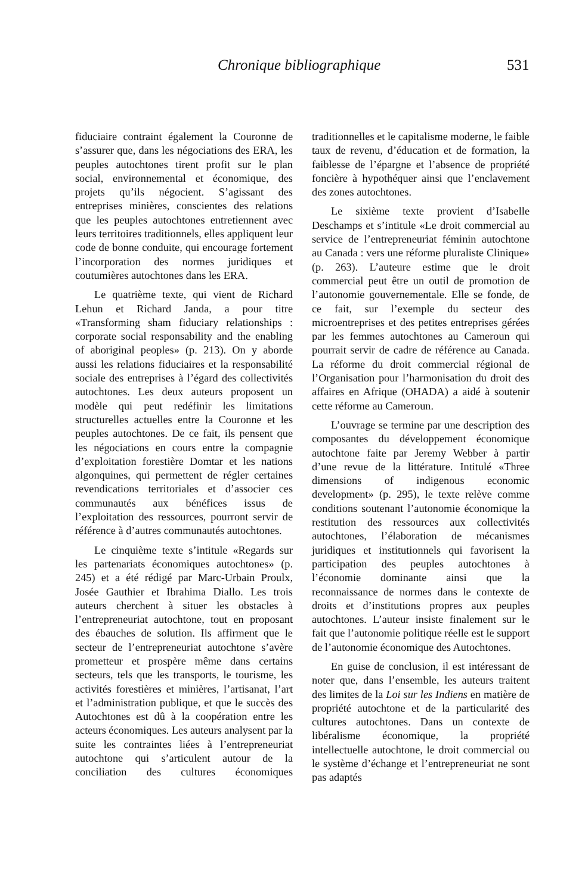Chronique bibliographique 531
fiduciaire contraint également la Couronne de s’assurer que, dans les négociations des ERA, les peuples autochtones tirent profit sur le plan social, environnemental et économique, des projets qu’ils négocient. S’agissant des entreprises minières, conscientes des relations que les peuples autochtones entretiennent avec leurs territoires traditionnels, elles appliquent leur code de bonne conduite, qui encourage fortement l’incorporation des normes juridiques et coutumières autochtones dans les ERA.
Le quatrième texte, qui vient de Richard Lehun et Richard Janda, a pour titre «Transforming sham fiduciary relationships : corporate social responsability and the enabling of aboriginal peoples» (p. 213). On y aborde aussi les relations fiduciaires et la responsabilité sociale des entreprises à l’égard des collectivités autochtones. Les deux auteurs proposent un modèle qui peut redéfinir les limitations structurelles actuelles entre la Couronne et les peuples autochtones. De ce fait, ils pensent que les négociations en cours entre la compagnie d’exploitation forestière Domtar et les nations algonquines, qui permettent de régler certaines revendications territoriales et d’associer ces communautés aux bénéfices issus de l’exploitation des ressources, pourront servir de référence à d’autres communautés autochtones.
Le cinquième texte s’intitule «Regards sur les partenariats économiques autochtones» (p. 245) et a été rédigé par Marc-Urbain Proulx, Josée Gauthier et Ibrahima Diallo. Les trois auteurs cherchent à situer les obstacles à l’entrepreneuriat autochtone, tout en proposant des ébauches de solution. Ils affirment que le secteur de l’entrepreneuriat autochtone s’avère prometteur et prospère même dans certains secteurs, tels que les transports, le tourisme, les activités forestières et minières, l’artisanat, l’art et l’administration publique, et que le succès des Autochtones est dû à la coopération entre les acteurs économiques. Les auteurs analysent par la suite les contraintes liées à l’entrepreneuriat autochtone qui s’articulent autour de la conciliation des cultures économiques traditionnelles et le capitalisme moderne, le faible taux de revenu, d’éducation et de formation, la faiblesse de l’épargne et l’absence de propriété foncière à hypothéquer ainsi que l’enclavement des zones autochtones.
Le sixième texte provient d’Isabelle Deschamps et s’intitule «Le droit commercial au service de l’entrepreneuriat féminin autochtone au Canada : vers une réforme pluraliste Clinique» (p. 263). L’auteure estime que le droit commercial peut être un outil de promotion de l’autonomie gouvernementale. Elle se fonde, de ce fait, sur l’exemple du secteur des microentreprises et des petites entreprises gérées par les femmes autochtones au Cameroun qui pourrait servir de cadre de référence au Canada. La réforme du droit commercial régional de l’Organisation pour l’harmonisation du droit des affaires en Afrique (OHADA) a aidé à soutenir cette réforme au Cameroun.
L’ouvrage se termine par une description des composantes du développement économique autochtone faite par Jeremy Webber à partir d’une revue de la littérature. Intitulé «Three dimensions of indigenous economic development» (p. 295), le texte relève comme conditions soutenant l’autonomie économique la restitution des ressources aux collectivités autochtones, l’élaboration de mécanismes juridiques et institutionnels qui favorisent la participation des peuples autochtones à l’économie dominante ainsi que la reconnaissance de normes dans le contexte de droits et d’institutions propres aux peuples autochtones. L’auteur insiste finalement sur le fait que l’autonomie politique réelle est le support de l’autonomie économique des Autochtones.
En guise de conclusion, il est intéressant de noter que, dans l’ensemble, les auteurs traitent des limites de la Loi sur les Indiens en matière de propriété autochtone et de la particularité des cultures autochtones. Dans un contexte de libéralisme économique, la propriété intellectuelle autochtone, le droit commercial ou le système d’échange et l’entrepreneuriat ne sont pas adaptés